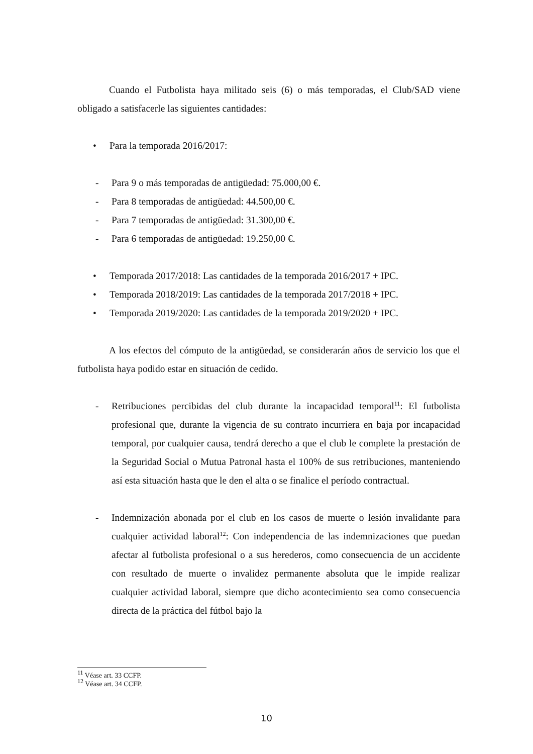Cuando el Futbolista haya militado seis (6) o más temporadas, el Club/SAD viene obligado a satisfacerle las siguientes cantidades:
• Para la temporada 2016/2017:
- Para 9 o más temporadas de antigüedad: 75.000,00 €.
- Para 8 temporadas de antigüedad: 44.500,00 €.
- Para 7 temporadas de antigüedad: 31.300,00 €.
- Para 6 temporadas de antigüedad: 19.250,00 €.
• Temporada 2017/2018: Las cantidades de la temporada 2016/2017 + IPC.
• Temporada 2018/2019: Las cantidades de la temporada 2017/2018 + IPC.
• Temporada 2019/2020: Las cantidades de la temporada 2019/2020 + IPC.
A los efectos del cómputo de la antigüedad, se considerarán años de servicio los que el futbolista haya podido estar en situación de cedido.
- Retribuciones percibidas del club durante la incapacidad temporal<sup>11</sup>: El futbolista profesional que, durante la vigencia de su contrato incurriera en baja por incapacidad temporal, por cualquier causa, tendrá derecho a que el club le complete la prestación de la Seguridad Social o Mutua Patronal hasta el 100% de sus retribuciones, manteniendo así esta situación hasta que le den el alta o se finalice el período contractual.
- Indemnización abonada por el club en los casos de muerte o lesión invalidante para cualquier actividad laboral<sup>12</sup>: Con independencia de las indemnizaciones que puedan afectar al futbolista profesional o a sus herederos, como consecuencia de un accidente con resultado de muerte o invalidez permanente absoluta que le impide realizar cualquier actividad laboral, siempre que dicho acontecimiento sea como consecuencia directa de la práctica del fútbol bajo la
<sup>11</sup> Véase art. 33 CCFP.
<sup>12</sup> Véase art. 34 CCFP.
10